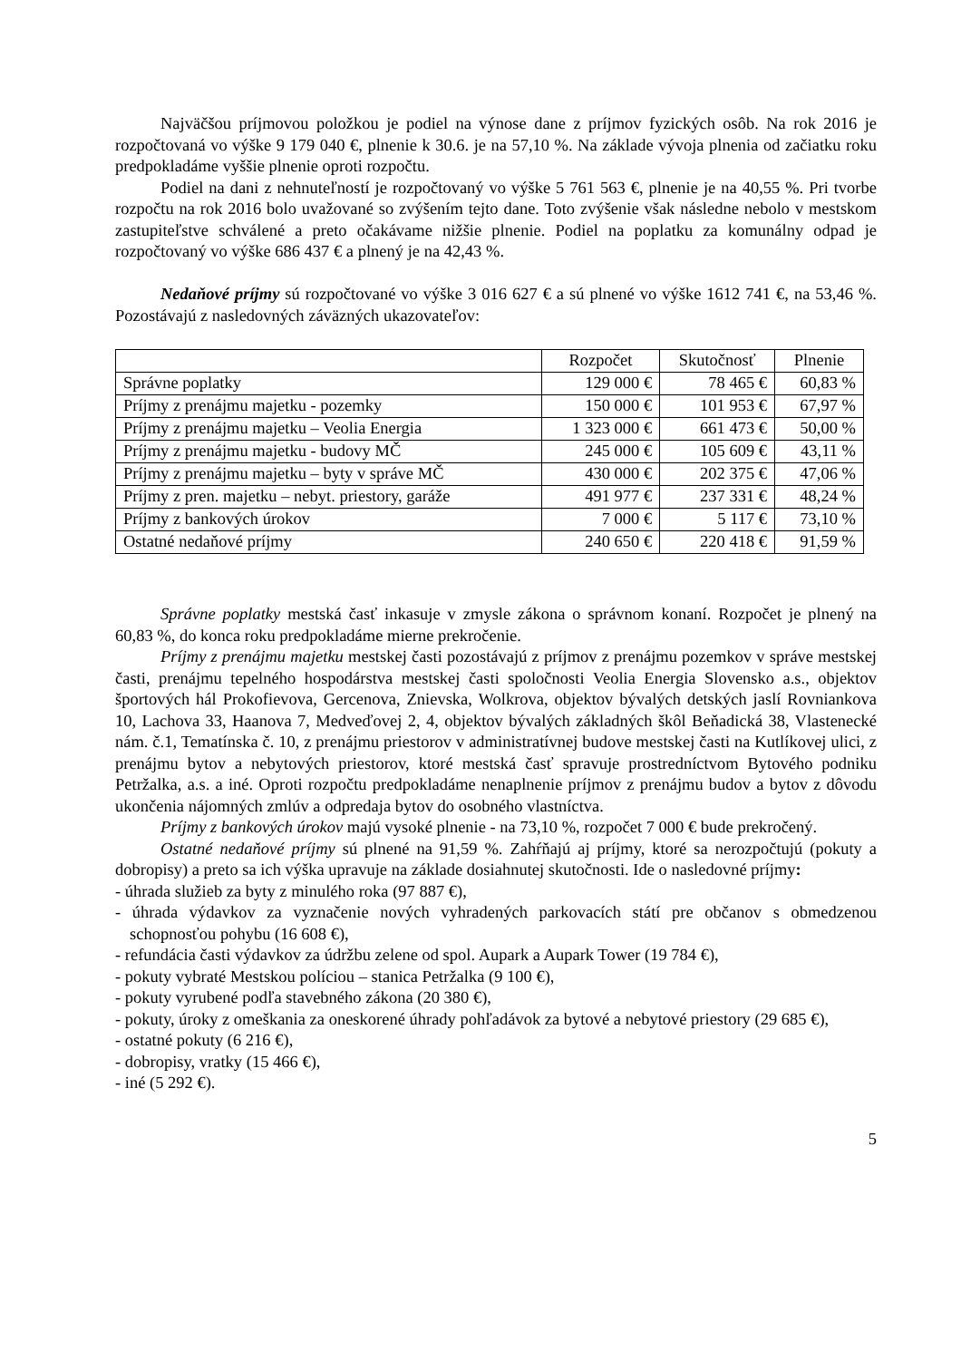Najväčšou príjmovou položkou je podiel na výnose dane z príjmov fyzických osôb. Na rok 2016 je rozpočtovaná vo výške 9 179 040 €, plnenie k 30.6. je na 57,10 %. Na základe vývoja plnenia od začiatku roku predpokladáme vyššie plnenie oproti rozpočtu.
Podiel na dani z nehnuteľností je rozpočtovaný vo výške 5 761 563 €, plnenie je na 40,55 %. Pri tvorbe rozpočtu na rok 2016 bolo uvažované so zvýšením tejto dane. Toto zvýšenie však následne nebolo v mestskom zastupiteľstve schválené a preto očakávame nižšie plnenie. Podiel na poplatku za komunálny odpad je rozpočtovaný vo výške 686 437 € a plnený je na 42,43 %.
Nedaňové príjmy sú rozpočtované vo výške 3 016 627 € a sú plnené vo výške 1612 741 €, na 53,46 %. Pozostávajú z nasledovných záväzných ukazovateľov:
| | Rozpočet | Skutočnosť | Plnenie |
| --- | --- | --- | --- |
| Správne poplatky | 129 000 € | 78 465 € | 60,83 % |
| Príjmy z prenájmu majetku - pozemky | 150 000 € | 101 953 € | 67,97 % |
| Príjmy z prenájmu majetku – Veolia Energia | 1 323 000 € | 661 473 € | 50,00 % |
| Príjmy z prenájmu majetku - budovy MČ | 245 000 € | 105 609 € | 43,11 % |
| Príjmy z prenájmu majetku – byty v správe MČ | 430 000 € | 202 375 € | 47,06 % |
| Príjmy z pren. majetku – nebyt. priestory, garáže | 491 977 € | 237 331 € | 48,24 % |
| Príjmy z bankových úrokov | 7 000 € | 5 117 € | 73,10 % |
| Ostatné nedaňové príjmy | 240 650 € | 220 418 € | 91,59 % |
Správne poplatky mestská časť inkasuje v zmysle zákona o správnom konaní. Rozpočet je plnený na 60,83 %, do konca roku predpokladáme mierne prekročenie.
Príjmy z prenájmu majetku mestskej časti pozostávajú z príjmov z prenájmu pozemkov v správe mestskej časti, prenájmu tepelného hospodárstva mestskej časti spoločnosti Veolia Energia Slovensko a.s., objektov športových hál Prokofievova, Gercenova, Znievska, Wolkrova, objektov bývalých detských jaslí Rovniankova 10, Lachova 33, Haanova 7, Medveďovej 2, 4, objektov bývalých základných škôl Beňadická 38, Vlastenecké nám. č.1, Tematínska č. 10, z prenájmu priestorov v administratívnej budove mestskej časti na Kutlíkovej ulici, z prenájmu bytov a nebytových priestorov, ktoré mestská časť spravuje prostredníctvom Bytového podniku Petržalka, a.s. a iné. Oproti rozpočtu predpokladáme nenaplnenie príjmov z prenájmu budov a bytov z dôvodu ukončenia nájomných zmlúv a odpredaja bytov do osobného vlastníctva.
Príjmy z bankových úrokov majú vysoké plnenie - na 73,10 %, rozpočet 7 000 € bude prekročený.
Ostatné nedaňové príjmy sú plnené na 91,59 %. Zahŕňajú aj príjmy, ktoré sa nerozpočtujú (pokuty a dobropisy) a preto sa ich výška upravuje na základe dosiahnutej skutočnosti. Ide o nasledovné príjmy:
- úhrada služieb za byty z minulého roka (97 887 €),
- úhrada výdavkov za vyznačenie nových vyhradených parkovacích státí pre občanov s obmedzenou schopnosťou pohybu (16 608 €),
- refundácia časti výdavkov za údržbu zelene od spol. Aupark a Aupark Tower (19 784 €),
- pokuty vybraté Mestskou políciou – stanica Petržalka (9 100 €),
- pokuty vyrubené podľa stavebného zákona (20 380 €),
- pokuty, úroky z omeškania za oneskorené úhrady pohľadávok za bytové a nebytové priestory (29 685 €),
- ostatné pokuty (6 216 €),
- dobropisy, vratky (15 466 €),
- iné (5 292 €).
5